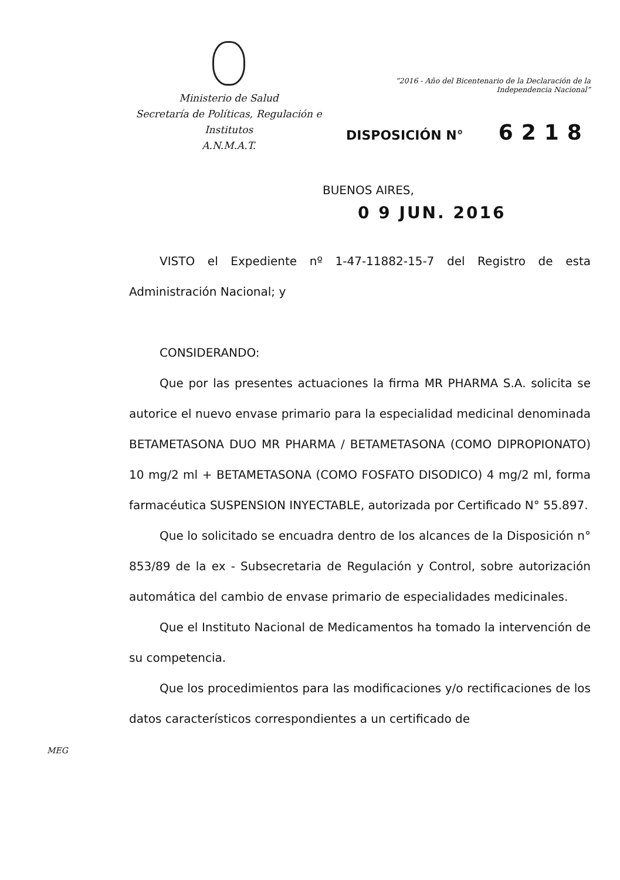Ministerio de Salud
Secretaría de Políticas, Regulación e
Institutos
A.N.M.A.T.
“2016 - Año del Bicentenario de la Declaración de la Independencia Nacional”
DISPOSICIÓN N° 6218
BUENOS AIRES,
0 9 JUN. 2016
VISTO el Expediente nº 1-47-11882-15-7 del Registro de esta Administración Nacional; y
CONSIDERANDO:
Que por las presentes actuaciones la firma MR PHARMA S.A. solicita se autorice el nuevo envase primario para la especialidad medicinal denominada BETAMETASONA DUO MR PHARMA / BETAMETASONA (COMO DIPROPIONATO) 10 mg/2 ml + BETAMETASONA (COMO FOSFATO DISODICO) 4 mg/2 ml, forma farmacéutica SUSPENSION INYECTABLE, autorizada por Certificado N° 55.897.
Que lo solicitado se encuadra dentro de los alcances de la Disposición n° 853/89 de la ex - Subsecretaria de Regulación y Control, sobre autorización automática del cambio de envase primario de especialidades medicinales.
Que el Instituto Nacional de Medicamentos ha tomado la intervención de su competencia.
Que los procedimientos para las modificaciones y/o rectificaciones de los datos característicos correspondientes a un certificado de
MEG